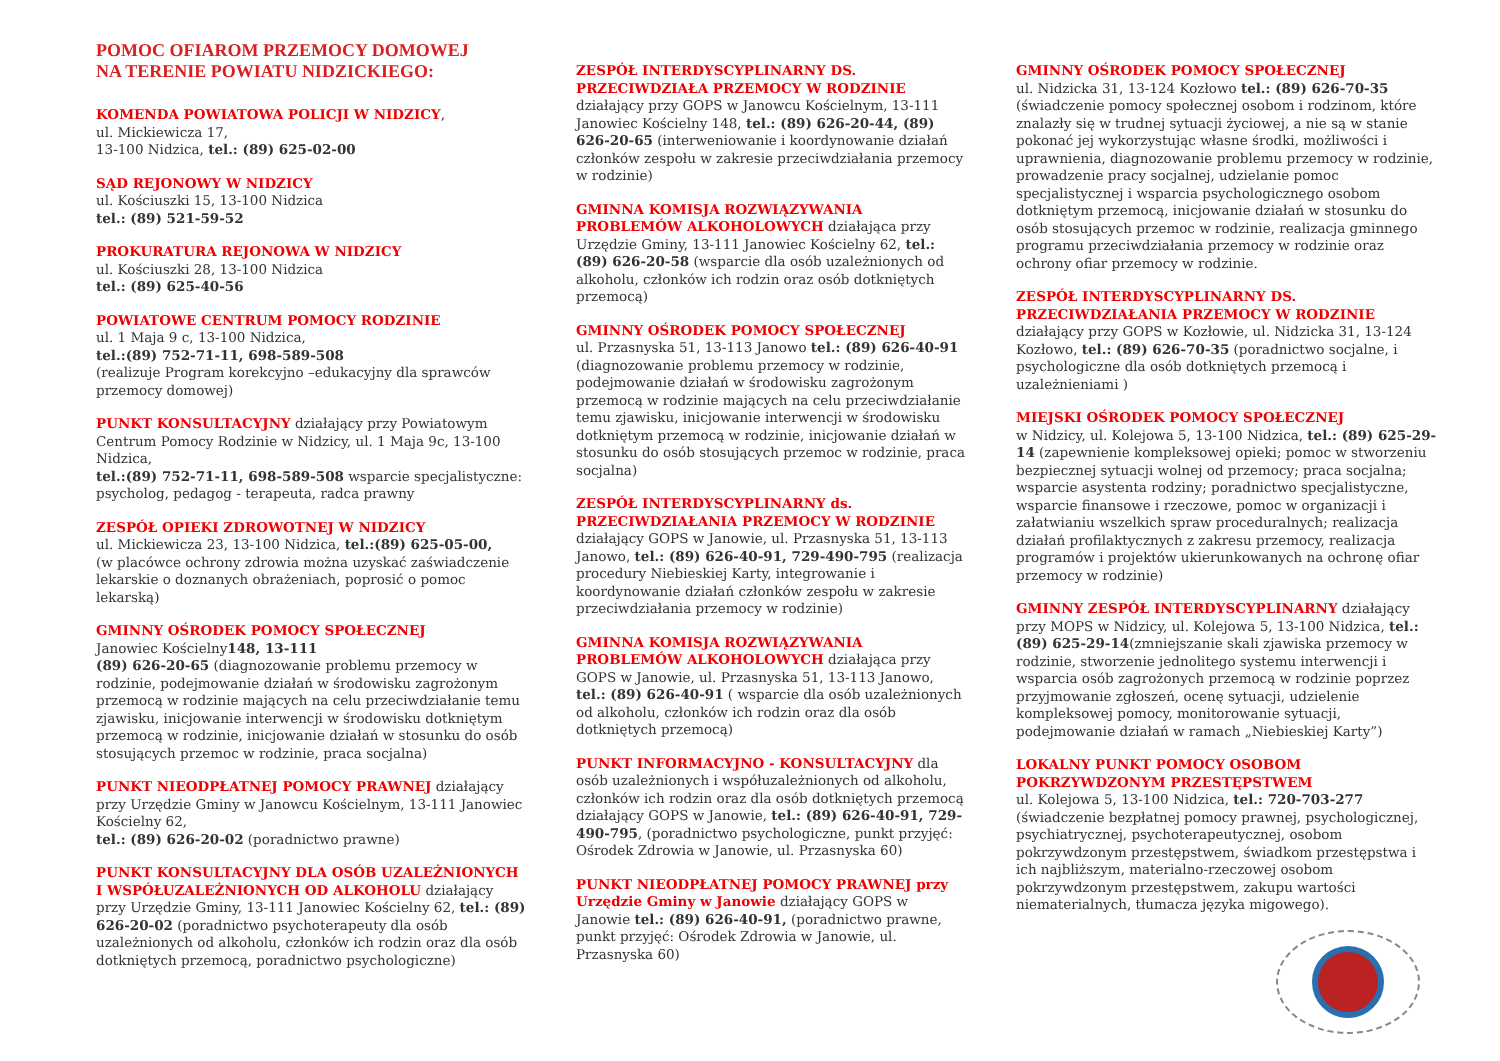POMOC OFIAROM PRZEMOCY DOMOWEJ
NA TERENIE POWIATU NIDZICKIEGO:
KOMENDA POWIATOWA POLICJI W NIDZICY,
ul. Mickiewicza 17,
13-100 Nidzica, tel.: (89) 625-02-00
SĄD REJONOWY W NIDZICY
ul. Kościuszki 15, 13-100 Nidzica
tel.: (89) 521-59-52
PROKURATURA REJONOWA W NIDZICY
ul. Kościuszki 28, 13-100 Nidzica
tel.: (89) 625-40-56
POWIATOWE CENTRUM POMOCY RODZINIE
ul. 1 Maja 9 c, 13-100 Nidzica,
tel.:(89) 752-71-11, 698-589-508
(realizuje Program korekcyjno –edukacyjny dla sprawców przemocy domowej)
PUNKT KONSULTACYJNY działający przy Powiatowym Centrum Pomocy Rodzinie w Nidzicy, ul. 1 Maja 9c, 13-100 Nidzica,
tel.:(89) 752-71-11, 698-589-508 wsparcie specjalistyczne: psycholog, pedagog - terapeuta, radca prawny
ZESPÓŁ OPIEKI ZDROWOTNEJ W NIDZICY
ul. Mickiewicza 23, 13-100 Nidzica, tel.:(89) 625-05-00,
(w placówce ochrony zdrowia można uzyskać zaświadczenie lekarskie o doznanych obrażeniach, poprosić o pomoc lekarską)
GMINNY OŚRODEK POMOCY SPOŁECZNEJ
Janowiec Kościelny148, 13-111
(89) 626-20-65 (diagnozowanie problemu przemocy w rodzinie, podejmowanie działań w środowisku zagrożonym przemocą w rodzinie mających na celu przeciwdziałanie temu zjawisku, inicjowanie interwencji w środowisku dotkniętym przemocą w rodzinie, inicjowanie działań w stosunku do osób stosujących przemoc w rodzinie, praca socjalna)
PUNKT NIEODPŁATNEJ POMOCY PRAWNEJ działający przy Urzędzie Gminy w Janowcu Kościelnym, 13-111 Janowiec Kościelny 62,
tel.: (89) 626-20-02 (poradnictwo prawne)
PUNKT KONSULTACYJNY DLA OSÓB UZALEŻNIONYCH I WSPÓŁUZALEŻNIONYCH OD ALKOHOLU działający przy Urzędzie Gminy, 13-111 Janowiec Kościelny 62, tel.: (89) 626-20-02 (poradnictwo psychoterapeuty dla osób uzależnionych od alkoholu, członków ich rodzin oraz dla osób dotkniętych przemocą, poradnictwo psychologiczne)
ZESPÓŁ INTERDYSCYPLINARNY DS. PRZECIWDZIAŁA PRZEMOCY W RODZINIE działający przy GOPS w Janowcu Kościelnym, 13-111 Janowiec Kościelny 148, tel.: (89) 626-20-44, (89) 626-20-65 (interweniowanie i koordynowanie działań członków zespołu w zakresie przeciwdziałania przemocy w rodzinie)
GMINNA KOMISJA ROZWIĄZYWANIA PROBLEMÓW ALKOHOLOWYCH działająca przy Urzędzie Gminy, 13-111 Janowiec Kościelny 62, tel.: (89) 626-20-58 (wsparcie dla osób uzależnionych od alkoholu, członków ich rodzin oraz osób dotkniętych przemocą)
GMINNY OŚRODEK POMOCY SPOŁECZNEJ
ul. Przasnyska 51, 13-113 Janowo tel.: (89) 626-40-91
(diagnozowanie problemu przemocy w rodzinie, podejmowanie działań w środowisku zagrożonym przemocą w rodzinie mających na celu przeciwdziałanie temu zjawisku, inicjowanie interwencji w środowisku dotkniętym przemocą w rodzinie, inicjowanie działań w stosunku do osób stosujących przemoc w rodzinie, praca socjalna)
ZESPÓŁ INTERDYSCYPLINARNY ds. PRZECIWDZIAŁANIA PRZEMOCY W RODZINIE działający GOPS w Janowie, ul. Przasnyska 51, 13-113 Janowo, tel.: (89) 626-40-91, 729-490-795 (realizacja procedury Niebieskiej Karty, integrowanie i koordynowanie działań członków zespołu w zakresie przeciwdziałania przemocy w rodzinie)
GMINNA KOMISJA ROZWIĄZYWANIA PROBLEMÓW ALKOHOLOWYCH działająca przy GOPS w Janowie, ul. Przasnyska 51, 13-113 Janowo, tel.: (89) 626-40-91 ( wsparcie dla osób uzależnionych od alkoholu, członków ich rodzin oraz dla osób dotkniętych przemocą)
PUNKT INFORMACYJNO - KONSULTACYJNY dla osób uzależnionych i współuzależnionych od alkoholu, członków ich rodzin oraz dla osób dotkniętych przemocą działający GOPS w Janowie, tel.: (89) 626-40-91, 729-490-795, (poradnictwo psychologiczne, punkt przyjęć: Ośrodek Zdrowia w Janowie, ul. Przasnyska 60)
PUNKT NIEODPŁATNEJ POMOCY PRAWNEJ przy Urzędzie Gminy w Janowie działający GOPS w Janowie tel.: (89) 626-40-91, (poradnictwo prawne, punkt przyjęć: Ośrodek Zdrowia w Janowie, ul. Przasnyska 60)
GMINNY OŚRODEK POMOCY SPOŁECZNEJ
ul. Nidzicka 31, 13-124 Kozłowo tel.: (89) 626-70-35
(świadczenie pomocy społecznej osobom i rodzinom, które znalazły się w trudnej sytuacji życiowej, a nie są w stanie pokonać jej wykorzystując własne środki, możliwości i uprawnienia, diagnozowanie problemu przemocy w rodzinie, prowadzenie pracy socjalnej, udzielanie pomoc specjalistycznej i wsparcia psychologicznego osobom dotkniętym przemocą, inicjowanie działań w stosunku do osób stosujących przemoc w rodzinie, realizacja gminnego programu przeciwdziałania przemocy w rodzinie oraz ochrony ofiar przemocy w rodzinie.
ZESPÓŁ INTERDYSCYPLINARNY DS. PRZECIWDZIAŁANIA PRZEMOCY W RODZINIE działający przy GOPS w Kozłowie, ul. Nidzicka 31, 13-124 Kozłowo, tel.: (89) 626-70-35 (poradnictwo socjalne, i psychologiczne dla osób dotkniętych przemocą i uzależnieniami )
MIEJSKI OŚRODEK POMOCY SPOŁECZNEJ
w Nidzicy, ul. Kolejowa 5, 13-100 Nidzica, tel.: (89) 625-29-14 (zapewnienie kompleksowej opieki; pomoc w stworzeniu bezpiecznej sytuacji wolnej od przemocy; praca socjalna; wsparcie asystenta rodziny; poradnictwo specjalistyczne, wsparcie finansowe i rzeczowe, pomoc w organizacji i załatwianiu wszelkich spraw proceduralnych; realizacja działań profilaktycznych z zakresu przemocy, realizacja programów i projektów ukierunkowanych na ochronę ofiar przemocy w rodzinie)
GMINNY ZESPÓŁ INTERDYSCYPLINARNY działający przy MOPS w Nidzicy, ul. Kolejowa 5, 13-100 Nidzica, tel.: (89) 625-29-14(zmniejszanie skali zjawiska przemocy w rodzinie, stworzenie jednolitego systemu interwencji i wsparcia osób zagrożonych przemocą w rodzinie poprzez przyjmowanie zgłoszeń, ocenę sytuacji, udzielenie kompleksowej pomocy, monitorowanie sytuacji, podejmowanie działań w ramach „Niebieskiej Karty”)
LOKALNY PUNKT POMOCY OSOBOM POKRZYWDZONYM PRZESTĘPSTWEM
ul. Kolejowa 5, 13-100 Nidzica, tel.: 720-703-277
(świadczenie bezpłatnej pomocy prawnej, psychologicznej, psychiatrycznej, psychoterapeutycznej, osobom pokrzywdzonym przestępstwem, świadkom przestępstwa i ich najbliższym, materialno-rzeczowej osobom pokrzywdzonym przestępstwem, zakupu wartości niematerialnych, tłumacza języka migowego).